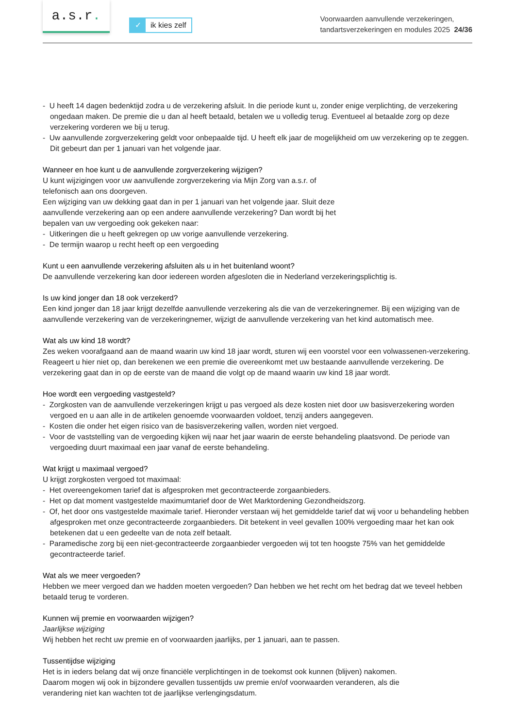a.s.r.
✓
ik kies zelf
Voorwaarden aanvullende verzekeringen,
tandartsverzekeringen en modules 2025 24/36
- U heeft 14 dagen bedenktijd zodra u de verzekering afsluit. In die periode kunt u, zonder enige verplichting, de verzekering ongedaan maken. De premie die u dan al heeft betaald, betalen we u volledig terug. Eventueel al betaalde zorg op deze verzekering vorderen we bij u terug.
- Uw aanvullende zorgverzekering geldt voor onbepaalde tijd. U heeft elk jaar de mogelijkheid om uw verzekering op te zeggen. Dit gebeurt dan per 1 januari van het volgende jaar.
Wanneer en hoe kunt u de aanvullende zorgverzekering wijzigen?
U kunt wijzigingen voor uw aanvullende zorgverzekering via Mijn Zorg van a.s.r. of
telefonisch aan ons doorgeven.
Een wijziging van uw dekking gaat dan in per 1 januari van het volgende jaar. Sluit deze
aanvullende verzekering aan op een andere aanvullende verzekering? Dan wordt bij het
bepalen van uw vergoeding ook gekeken naar:
- Uitkeringen die u heeft gekregen op uw vorige aanvullende verzekering.
- De termijn waarop u recht heeft op een vergoeding
Kunt u een aanvullende verzekering afsluiten als u in het buitenland woont?
De aanvullende verzekering kan door iedereen worden afgesloten die in Nederland verzekeringsplichtig is.
Is uw kind jonger dan 18 ook verzekerd?
Een kind jonger dan 18 jaar krijgt dezelfde aanvullende verzekering als die van de verzekeringnemer. Bij een wijziging van de aanvullende verzekering van de verzekeringnemer, wijzigt de aanvullende verzekering van het kind automatisch mee.
Wat als uw kind 18 wordt?
Zes weken voorafgaand aan de maand waarin uw kind 18 jaar wordt, sturen wij een voorstel voor een volwassenen-verzekering. Reageert u hier niet op, dan berekenen we een premie die overeenkomt met uw bestaande aanvullende verzekering. De verzekering gaat dan in op de eerste van de maand die volgt op de maand waarin uw kind 18 jaar wordt.
Hoe wordt een vergoeding vastgesteld?
- Zorgkosten van de aanvullende verzekeringen krijgt u pas vergoed als deze kosten niet door uw basisverzekering worden vergoed en u aan alle in de artikelen genoemde voorwaarden voldoet, tenzij anders aangegeven.
- Kosten die onder het eigen risico van de basisverzekering vallen, worden niet vergoed.
- Voor de vaststelling van de vergoeding kijken wij naar het jaar waarin de eerste behandeling plaatsvond. De periode van vergoeding duurt maximaal een jaar vanaf de eerste behandeling.
Wat krijgt u maximaal vergoed?
U krijgt zorgkosten vergoed tot maximaal:
- Het overeengekomen tarief dat is afgesproken met gecontracteerde zorgaanbieders.
- Het op dat moment vastgestelde maximumtarief door de Wet Marktordening Gezondheidszorg.
- Of, het door ons vastgestelde maximale tarief. Hieronder verstaan wij het gemiddelde tarief dat wij voor u behandeling hebben afgesproken met onze gecontracteerde zorgaanbieders. Dit betekent in veel gevallen 100% vergoeding maar het kan ook betekenen dat u een gedeelte van de nota zelf betaalt.
- Paramedische zorg bij een niet-gecontracteerde zorgaanbieder vergoeden wij tot ten hoogste 75% van het gemiddelde gecontracteerde tarief.
Wat als we meer vergoeden?
Hebben we meer vergoed dan we hadden moeten vergoeden? Dan hebben we het recht om het bedrag dat we teveel hebben betaald terug te vorderen.
Kunnen wij premie en voorwaarden wijzigen?
Jaarlijkse wijziging
Wij hebben het recht uw premie en of voorwaarden jaarlijks, per 1 januari, aan te passen.
Tussentijdse wijziging
Het is in ieders belang dat wij onze financiële verplichtingen in de toekomst ook kunnen (blijven) nakomen.
Daarom mogen wij ook in bijzondere gevallen tussentijds uw premie en/of voorwaarden veranderen, als die
verandering niet kan wachten tot de jaarlijkse verlengingsdatum.